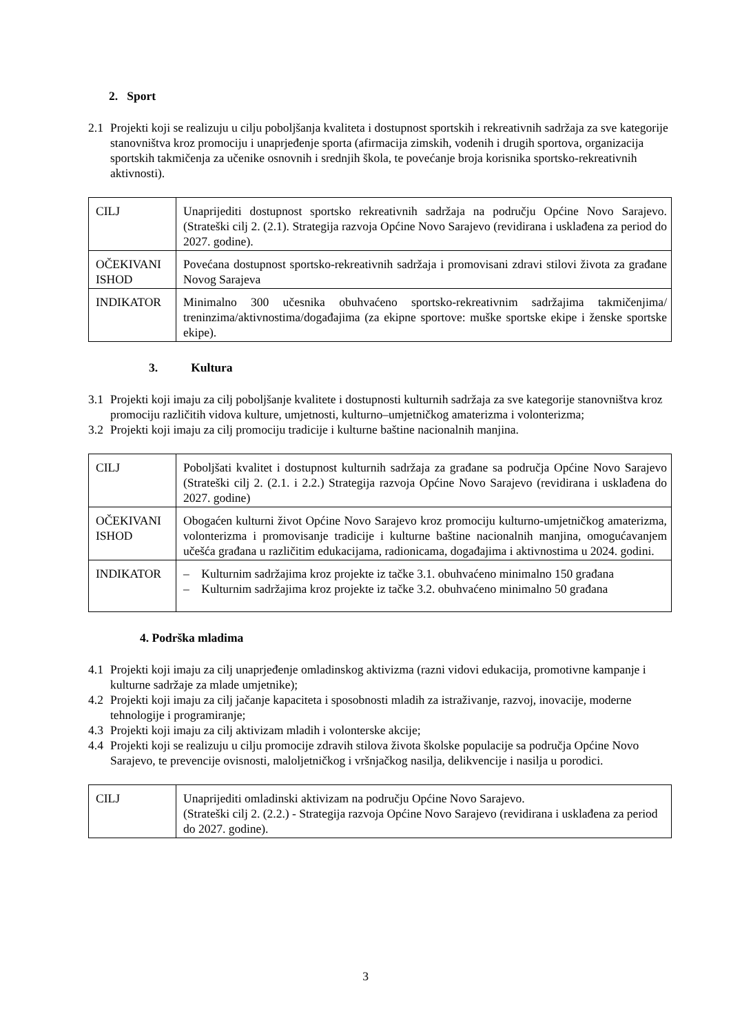2. Sport
2.1 Projekti koji se realizuju u cilju poboljšanja kvaliteta i dostupnost sportskih i rekreativnih sadržaja za sve kategorije stanovništva kroz promociju i unaprjeđenje sporta (afirmacija zimskih, vodenih i drugih sportova, organizacija sportskih takmičenja za učenike osnovnih i srednjih škola, te povećanje broja korisnika sportsko-rekreativnih aktivnosti).
| CILJ | Unaprijediti dostupnost sportsko rekreativnih sadržaja na području Općine Novo Sarajevo. (Strateški cilj 2. (2.1). Strategija razvoja Općine Novo Sarajevo (revidirana i usklađena za period do 2027. godine). |
| OČEKIVANI ISHOD | Povećana dostupnost sportsko-rekreativnih sadržaja i promovisani zdravi stilovi života za građane Novog Sarajeva |
| INDIKATOR | Minimalno 300 učesnika obuhvaćeno sportsko-rekreativnim sadržajima takmičenjima/ treninzima/aktivnostima/događajima (za ekipne sportove: muške sportske ekipe i ženske sportske ekipe). |
3. Kultura
3.1 Projekti koji imaju za cilj poboljšanje kvalitete i dostupnosti kulturnih sadržaja za sve kategorije stanovništva kroz promociju različitih vidova kulture, umjetnosti, kulturno–umjetničkog amaterizma i volonterizma;
3.2 Projekti koji imaju za cilj promociju tradicije i kulturne baštine nacionalnih manjina.
| CILJ | Poboljšati kvalitet i dostupnost kulturnih sadržaja za građane sa područja Općine Novo Sarajevo (Strateški cilj 2. (2.1. i 2.2.) Strategija razvoja Općine Novo Sarajevo (revidirana i usklađena do 2027. godine) |
| OČEKIVANI ISHOD | Obogaćen kulturni život Općine Novo Sarajevo kroz promociju kulturno-umjetničkog amaterizma, volonterizma i promovisanje tradicije i kulturne baštine nacionalnih manjina, omogućavanjem učešća građana u različitim edukacijama, radionicama, događajima i aktivnostima u 2024. godini. |
| INDIKATOR | – Kulturnim sadržajima kroz projekte iz tačke 3.1. obuhvaćeno minimalno 150 građana – Kulturnim sadržajima kroz projekte iz tačke 3.2. obuhvaćeno minimalno 50 građana |
4. Podrška mladima
4.1 Projekti koji imaju za cilj unaprjeđenje omladinskog aktivizma (razni vidovi edukacija, promotivne kampanje i kulturne sadržaje za mlade umjetnike);
4.2 Projekti koji imaju za cilj jačanje kapaciteta i sposobnosti mladih za istraživanje, razvoj, inovacije, moderne tehnologije i programiranje;
4.3 Projekti koji imaju za cilj aktivizam mladih i volonterske akcije;
4.4 Projekti koji se realizuju u cilju promocije zdravih stilova života školske populacije sa područja Općine Novo Sarajevo, te prevencije ovisnosti, maloljetničkog i vršnjačkog nasilja, delikvencije i nasilja u porodici.
| CILJ | Unaprijediti omladinski aktivizam na području Općine Novo Sarajevo. (Strateški cilj 2. (2.2.) - Strategija razvoja Općine Novo Sarajevo (revidirana i usklađena za period do 2027. godine). |
3